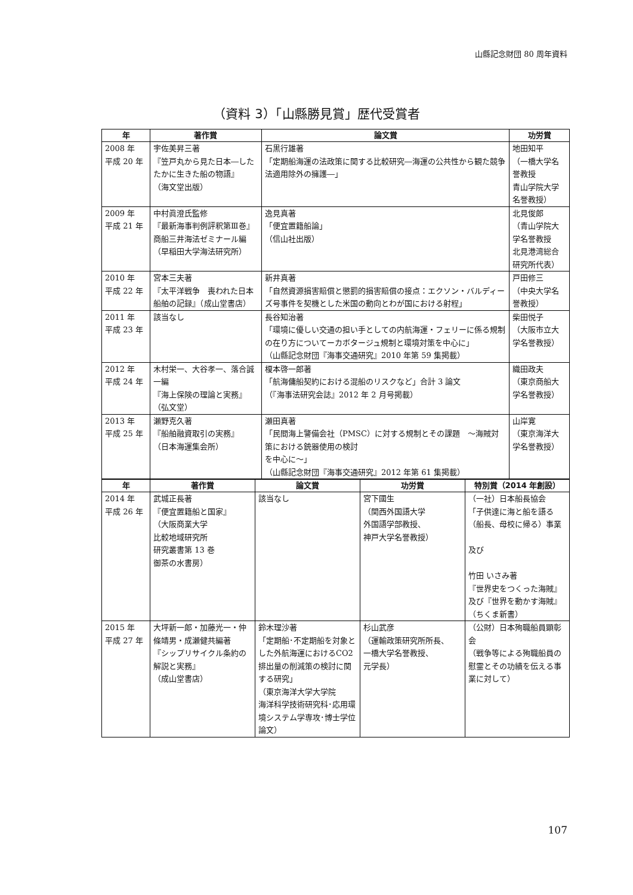山縣記念財団 80 周年資料
（資料 3）「山縣勝見賞」歴代受賞者
| 年 | 著作賞 | 論文賞 | 功労賞 |
| --- | --- | --- | --- |
| 2008 年 平成 20 年 | 宇佐美昇三著 『笠戸丸から見た日本―したたかに生きた船の物語』 （海文堂出版） | 石黒行雄著 「定期船海運の法政策に関する比較研究―海運の公共性から観た競争法適用除外の擁護―」 | 地田知平 （一橋大学名誉教授 青山学院大学名誉教授） |
| 2009 年 平成 21 年 | 中村眞澄氏監修 『最新海事判例評釈第Ⅲ巻』 商船三井海法ゼミナール編 （早稲田大学海法研究所） | 逸見真著 「便宜置籍船論」 （信山社出版） | 北見俊郎 （青山学院大学名誉教授 北見港湾総合研究所代表） |
| 2010 年 平成 22 年 | 宮本三夫著 『太平洋戦争 喪われた日本船舶の記録』（成山堂書店） | 新井真著 「自然資源損害賠償と懲罰的損害賠償の接点：エクソン・バルディーズ号事件を契機とした米国の動向とわが国における射程」 | 戸田修三 （中央大学名誉教授） |
| 2011 年 平成 23 年 | 該当なし | 長谷知治著 「環境に優しい交通の担い手としての内航海運・フェリーに係る規制の在り方についてーカボタージュ規制と環境対策を中心に」 （山縣記念財団『海事交通研究』2010 年第 59 集掲載） | 柴田悦子 （大阪市立大学名誉教授） |
| 2012 年 平成 24 年 | 木村栄一、大谷孝一、落合誠一編 『海上保険の理論と実務』 （弘文堂） | 榎本啓一郎著 「航海傭船契約における混船のリスクなど」合計 3 論文 （『海事法研究会誌』2012 年 2 月号掲載） | 織田政夫 （東京商船大学名誉教授） |
| 2013 年 平成 25 年 | 瀬野克久著 『船舶融資取引の実務』 （日本海運集会所） | 瀬田真著 「民間海上警備会社（PMSC）に対する規制とその課題 ～海賊対策における銃器使用の検討 を中心に～」 （山縣記念財団『海事交通研究』2012 年第 61 集掲載） | 山岸寛 （東京海洋大学名誉教授） |
| 年 | 著作賞 | 論文賞 | 功労賞 | 特別賞（2014 年創設） |
| --- | --- | --- | --- | --- |
| 2014 年 平成 26 年 | 武城正長著 『便宜置籍船と国家』 （大阪商業大学 比較地域研究所 研究叢書第 13 巻 御茶の水書房） | 該当なし | 宮下國生 （関西外国語大学 外国語学部教授、 神戸大学名誉教授） | （一社）日本船長協会 「子供達に海と船を語る（船長、母校に帰る）事業 及び 竹田 いさみ著 『世界史をつくった海賊』及び『世界を動かす海賊』（ちくま新書） |
| 2015 年 平成 27 年 | 大坪新一郎・加藤光一・仲條靖男・成瀬健共編著 『シップリサイクル条約の解説と実務』 （成山堂書店） | 鈴木理沙著 「定期船･不定期船を対象とした外航海運におけるCO2 排出量の削減策の検討に関する研究」 （東京海洋大学大学院 海洋科学技術研究科･応用環境システム学専攻･博士学位論文） | 杉山武彦 （運輸政策研究所所長、 一橋大学名誉教授、 元学長） | （公財）日本殉職船員顕彰会 （戦争等による殉職船員の慰霊とその功績を伝える事業に対して） |
107